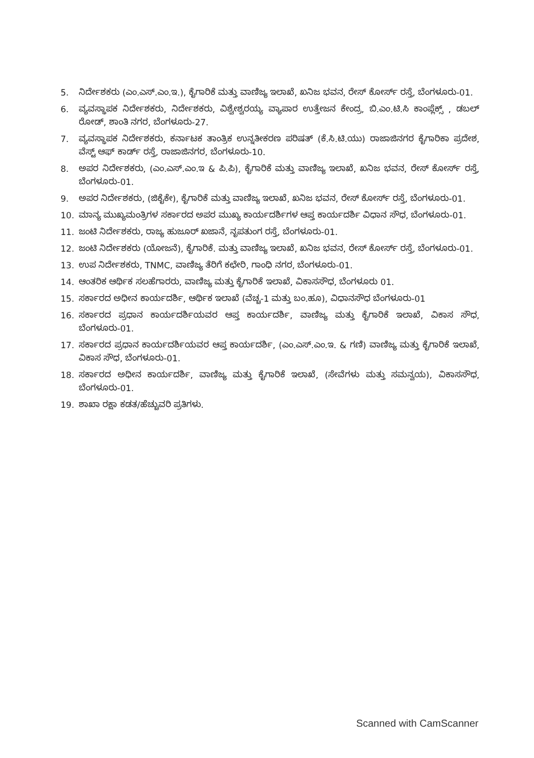5. ನಿರ್ದೇಶಕರು (ಎಂ.ಎಸ್.ಎಂ.ಇ.), ಕೈಗಾರಿಕೆ ಮತ್ತು ವಾಣಿಜ್ಯ ಇಲಾಖೆ, ಖನಿಜ ಭವನ, ರೇಸ್ ಕೋರ್ಸ್ ರಸ್ತೆ, ಬೆಂಗಳೂರು-01.
6. ವ್ಯವಸ್ಥಾಪಕ ನಿರ್ದೇಶಕರು, ನಿರ್ದೇಶಕರು, ವಿಶ್ವೇಶ್ವರಯ್ಯ ವ್ಯಾಪಾರ ಉತ್ತೇಜನ ಕೇಂದ್ರ, ಬಿ.ಎಂ.ಟಿ.ಸಿ ಕಾಂಪ್ಲೆಕ್ಸ್ , ಡಬಲ್ ರೋಡ್, ಶಾಂತಿ ನಗರ, ಬೆಂಗಳೂರು-27.
7. ವ್ಯವಸ್ಥಾಪಕ ನಿರ್ದೇಶಕರು, ಕರ್ನಾಟಕ ತಾಂತ್ರಿಕ ಉನ್ನತೀಕರಣ ಪರಿಷತ್ (ಕೆ.ಸಿ.ಟಿ.ಯು) ರಾಜಾಜಿನಗರ ಕೈಗಾರಿಕಾ ಪ್ರದೇಶ, ವೆಸ್ಟ್ ಆಫ್ ಕಾರ್ಡ್ ರಸ್ತೆ, ರಾಜಾಜಿನಗರ, ಬೆಂಗಳೂರು-10.
8. ಅಪರ ನಿರ್ದೇಶಕರು, (ಎಂ.ಎಸ್.ಎಂ.ಇ & ಪಿ.ಪಿ), ಕೈಗಾರಿಕೆ ಮತ್ತು ವಾಣಿಜ್ಯ ಇಲಾಖೆ, ಖನಿಜ ಭವನ, ರೇಸ್ ಕೋರ್ಸ್ ರಸ್ತೆ, ಬೆಂಗಳೂರು-01.
9. ಅಪರ ನಿರ್ದೇಶಕರು, (ಜಿಕೈಕೇ), ಕೈಗಾರಿಕೆ ಮತ್ತು ವಾಣಿಜ್ಯ ಇಲಾಖೆ, ಖನಿಜ ಭವನ, ರೇಸ್ ಕೋರ್ಸ್ ರಸ್ತೆ, ಬೆಂಗಳೂರು-01.
10. ಮಾನ್ಯ ಮುಖ್ಯಮಂತ್ರಿಗಳ ಸರ್ಕಾರದ ಅಪರ ಮುಖ್ಯ ಕಾರ್ಯದರ್ಶಿಗಳ ಆಪ್ತ ಕಾರ್ಯದರ್ಶಿ ವಿಧಾನ ಸೌಧ, ಬೆಂಗಳೂರು-01.
11. ಜಂಟಿ ನಿರ್ದೇಶಕರು, ರಾಜ್ಯ ಹುಜೂರ್ ಖಜಾನೆ, ನೃಪತುಂಗ ರಸ್ತೆ, ಬೆಂಗಳೂರು-01.
12. ಜಂಟಿ ನಿರ್ದೇಶಕರು (ಯೋಜನೆ), ಕೈಗಾರಿಕೆ. ಮತ್ತು ವಾಣಿಜ್ಯ ಇಲಾಖೆ, ಖನಿಜ ಭವನ, ರೇಸ್ ಕೋರ್ಸ್ ರಸ್ತೆ, ಬೆಂಗಳೂರು-01.
13. ಉಪ ನಿರ್ದೇಶಕರು, TNMC, ವಾಣಿಜ್ಯ ತೆರಿಗೆ ಕಛೇರಿ, ಗಾಂಧಿ ನಗರ, ಬೆಂಗಳೂರು-01.
14. ಆಂತರಿಕ ಆರ್ಥಿಕ ಸಲಹೆಗಾರರು, ವಾಣಿಜ್ಯ ಮತ್ತು ಕೈಗಾರಿಕೆ ಇಲಾಖೆ, ವಿಕಾಸಸೌಧ, ಬೆಂಗಳೂರು 01.
15. ಸರ್ಕಾರದ ಅಧೀನ ಕಾರ್ಯದರ್ಶಿ, ಆರ್ಥಿಕ ಇಲಾಖೆ (ವೆಚ್ಚ-1 ಮತ್ತು ಬಂ.ಹೂ), ವಿಧಾನಸೌಧ ಬೆಂಗಳೂರು-01
16. ಸರ್ಕಾರದ ಪ್ರಧಾನ ಕಾರ್ಯದರ್ಶಿಯವರ ಆಪ್ತ ಕಾರ್ಯದರ್ಶಿ, ವಾಣಿಜ್ಯ ಮತ್ತು ಕೈಗಾರಿಕೆ ಇಲಾಖೆ, ವಿಕಾಸ ಸೌಧ, ಬೆಂಗಳೂರು-01.
17. ಸರ್ಕಾರದ ಪ್ರಧಾನ ಕಾರ್ಯದರ್ಶಿಯವರ ಆಪ್ತ ಕಾರ್ಯದರ್ಶಿ, (ಎಂ.ಎಸ್.ಎಂ.ಇ. & ಗಣಿ) ವಾಣಿಜ್ಯ ಮತ್ತು ಕೈಗಾರಿಕೆ ಇಲಾಖೆ, ವಿಕಾಸ ಸೌಧ, ಬೆಂಗಳೂರು-01.
18. ಸರ್ಕಾರದ ಅಧೀನ ಕಾರ್ಯದರ್ಶಿ, ವಾಣಿಜ್ಯ ಮತ್ತು ಕೈಗಾರಿಕೆ ಇಲಾಖೆ, (ಸೇವೆಗಳು ಮತ್ತು ಸಮನ್ವಯ), ವಿಕಾಸಸೌಧ, ಬೆಂಗಳೂರು-01.
19. ಶಾಖಾ ರಕ್ಷಾ ಕಡತ/ಹೆಚ್ಚುವರಿ ಪ್ರತಿಗಳು.
Scanned with CamScanner